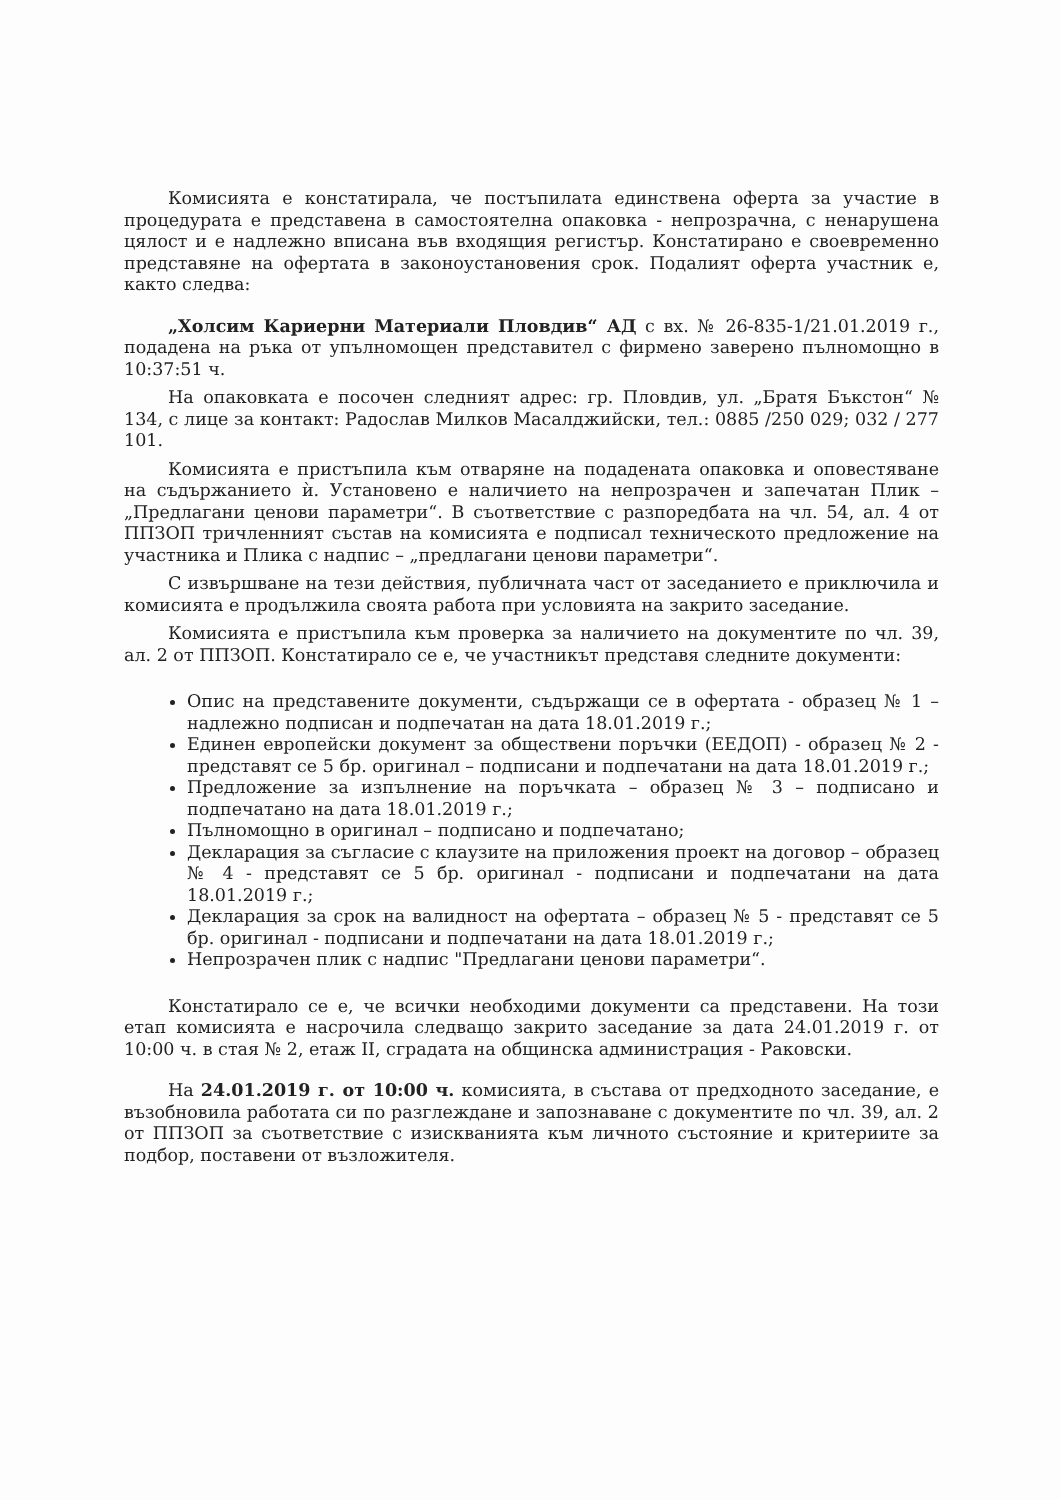Комисията е констатирала, че постъпилата единствена оферта за участие в процедурата е представена в самостоятелна опаковка - непрозрачна, с ненарушена цялост и е надлежно вписана във входящия регистър. Констатирано е своевременно представяне на офертата в законоустановения срок. Подалият оферта участник е, както следва:
„Холсим Кариерни Материали Пловдив“ АД с вх. № 26-835-1/21.01.2019 г., подадена на ръка от упълномощен представител с фирмено заверено пълномощно в 10:37:51 ч.
На опаковката е посочен следният адрес: гр. Пловдив, ул. „Братя Бъкстон“ № 134, с лице за контакт: Радослав Милков Масалджийски, тел.: 0885 /250 029; 032 / 277 101.
Комисията е пристъпила към отваряне на подадената опаковка и оповестяване на съдържанието ѝ. Установено е наличието на непрозрачен и запечатан Плик – „Предлагани ценови параметри“. В съответствие с разпоредбата на чл. 54, ал. 4 от ППЗОП тричленният състав на комисията е подписал техническото предложение на участника и Плика с надпис – „предлагани ценови параметри“.
С извършване на тези действия, публичната част от заседанието е приключила и комисията е продължила своята работа при условията на закрито заседание.
Комисията е пристъпила към проверка за наличието на документите по чл. 39, ал. 2 от ППЗОП. Констатирало се е, че участникът представя следните документи:
Опис на представените документи, съдържащи се в офертата - образец № 1 – надлежно подписан и подпечатан на дата 18.01.2019 г.;
Единен европейски документ за обществени поръчки (ЕЕДОП) - образец № 2 - представят се 5 бр. оригинал – подписани и подпечатани на дата 18.01.2019 г.;
Предложение за изпълнение на поръчката – образец № 3 – подписано и подпечатано на дата 18.01.2019 г.;
Пълномощно в оригинал – подписано и подпечатано;
Декларация за съгласие с клаузите на приложения проект на договор – образец № 4 - представят се 5 бр. оригинал - подписани и подпечатани на дата 18.01.2019 г.;
Декларация за срок на валидност на офертата – образец № 5 - представят се 5 бр. оригинал - подписани и подпечатани на дата 18.01.2019 г.;
Непрозрачен плик с надпис "Предлагани ценови параметри“.
Констатирало се е, че всички необходими документи са представени. На този етап комисията е насрочила следващо закрито заседание за дата 24.01.2019 г. от 10:00 ч. в стая № 2, етаж II, сградата на общинска администрация - Раковски.
На 24.01.2019 г. от 10:00 ч. комисията, в състава от предходното заседание, е възобновила работата си по разглеждане и запознаване с документите по чл. 39, ал. 2 от ППЗОП за съответствие с изискванията към личното състояние и критериите за подбор, поставени от възложителя.